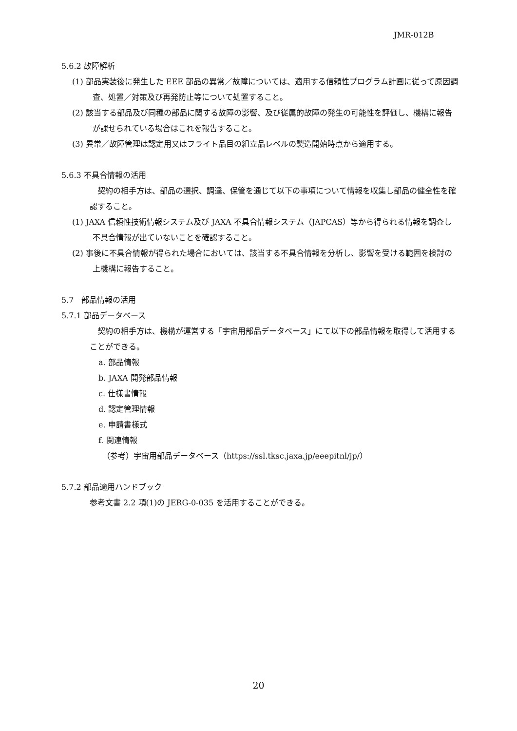JMR-012B
5.6.2 故障解析
(1) 部品実装後に発生した EEE 部品の異常／故障については、適用する信頼性プログラム計画に従って原因調査、処置／対策及び再発防止等について処置すること。
(2) 該当する部品及び同種の部品に関する故障の影響、及び従属的故障の発生の可能性を評価し、機構に報告が課せられている場合はこれを報告すること。
(3) 異常／故障管理は認定用又はフライト品目の組立品レベルの製造開始時点から適用する。
5.6.3 不具合情報の活用
契約の相手方は、部品の選択、調達、保管を通じて以下の事項について情報を収集し部品の健全性を確認すること。
(1) JAXA 信頼性技術情報システム及び JAXA 不具合情報システム（JAPCAS）等から得られる情報を調査し不具合情報が出ていないことを確認すること。
(2) 事後に不具合情報が得られた場合においては、該当する不具合情報を分析し、影響を受ける範囲を検討の上機構に報告すること。
5.7　部品情報の活用
5.7.1 部品データベース
契約の相手方は、機構が運営する「宇宙用部品データベース」にて以下の部品情報を取得して活用することができる。
a. 部品情報
b. JAXA 開発部品情報
c. 仕様書情報
d. 認定管理情報
e. 申請書様式
f. 関連情報
（参考）宇宙用部品データベース（https://ssl.tksc.jaxa.jp/eeepitnl/jp/）
5.7.2 部品適用ハンドブック
参考文書 2.2 項(1)の JERG-0-035 を活用することができる。
20